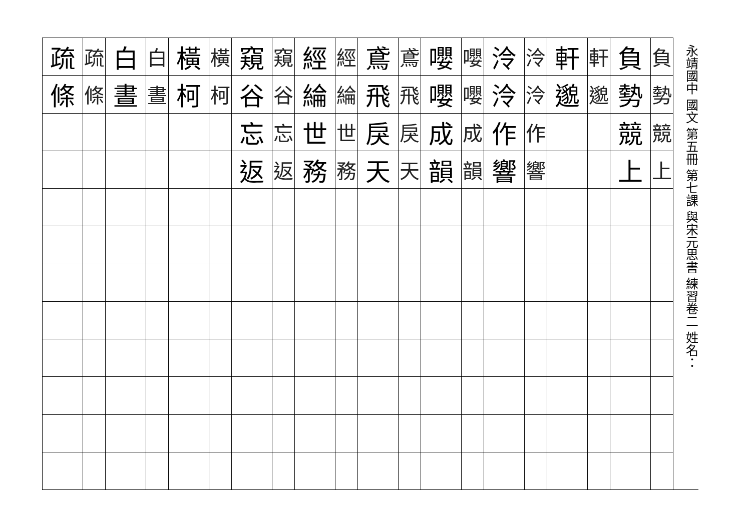永靖國中 國文 第五冊 第七課 與宋元思書 練習卷二 姓名：
| 疏 | 疏 | 白 | 白 | 橫 | 橫 | 窺 | 窺 | 經 | 經 | 鳶 | 鳶 | 嚶 | 嚶 | 泠 | 泠 | 軒 | 軒 | 負 | 負 |
| 條 | 條 | 晝 | 晝 | 柯 | 柯 | 谷 | 谷 | 綸 | 綸 | 飛 | 飛 | 嚶 | 嚶 | 泠 | 泠 | 邈 | 邈 | 勢 | 勢 |
| | | | | | | 忘 | 忘 | 世 | 世 | 戾 | 戾 | 成 | 成 | 作 | 作 | | | 競 | 競 |
| | | | | | | 返 | 返 | 務 | 務 | 天 | 天 | 韻 | 韻 | 響 | 響 | | | 上 | 上 |